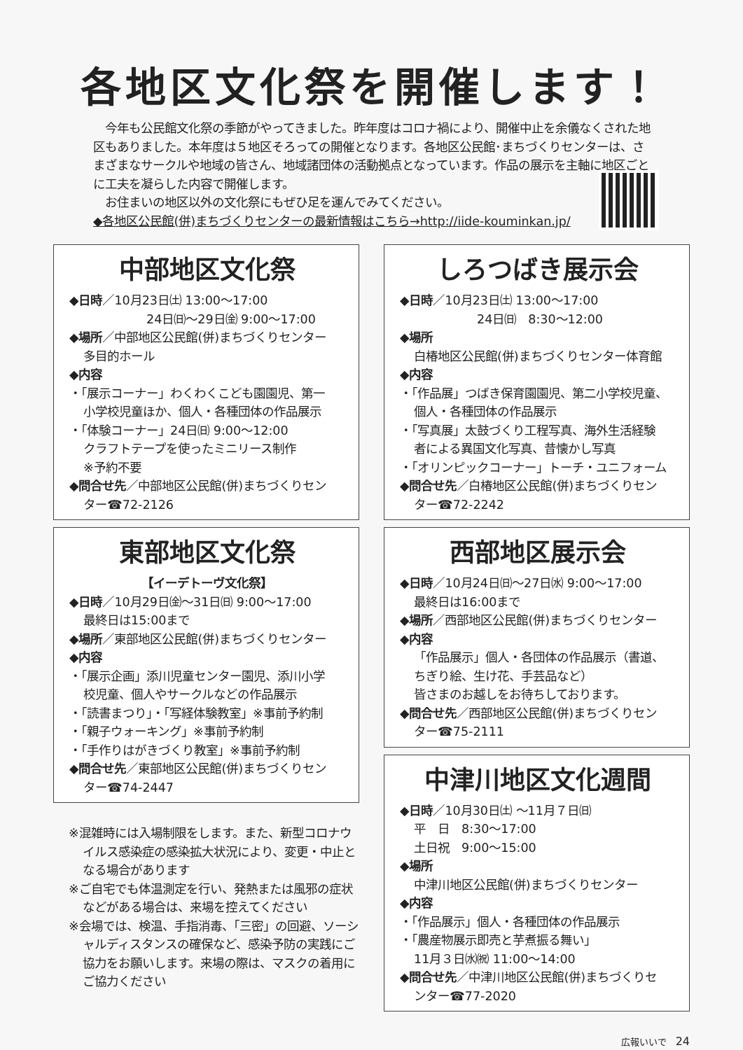各地区文化祭を開催します！
　今年も公民館文化祭の季節がやってきました。昨年度はコロナ禍により、開催中止を余儀なくされた地区もありました。本年度は５地区そろっての開催となります。各地区公民館･まちづくりセンターは、さまざまなサークルや地域の皆さん、地域諸団体の活動拠点となっています。作品の展示を主軸に地区ごとに工夫を凝らした内容で開催します。
　お住まいの地区以外の文化祭にもぜひ足を運んでみてください。
◆各地区公民館(併)まちづくりセンターの最新情報はこちら→http://iide-kouminkan.jp/
中部地区文化祭
◆日時／10月23日㈯ 13:00〜17:00
24日㈰〜29日㈮ 9:00〜17:00
◆場所／中部地区公民館(併)まちづくりセンター
多目的ホール
◆内容
・「展示コーナー」わくわくこども園園児、第一
小学校児童ほか、個人・各種団体の作品展示
・「体験コーナー」24日㈰ 9:00〜12:00
クラフトテープを使ったミニリース制作
※予約不要
◆問合せ先／中部地区公民館(併)まちづくりセン
ター☎72-2126
東部地区文化祭
【イーデトーヴ文化祭】
◆日時／10月29日㈮〜31日㈰ 9:00〜17:00
最終日は15:00まで
◆場所／東部地区公民館(併)まちづくりセンター
◆内容
・「展示企画」添川児童センター園児、添川小学
校児童、個人やサークルなどの作品展示
・「読書まつり」・「写経体験教室」※事前予約制
・「親子ウォーキング」※事前予約制
・「手作りはがきづくり教室」※事前予約制
◆問合せ先／東部地区公民館(併)まちづくりセン
ター☎74-2447
※混雑時には入場制限をします。また、新型コロナウイルス感染症の感染拡大状況により、変更・中止となる場合があります
※ご自宅でも体温測定を行い、発熱または風邪の症状などがある場合は、来場を控えてください
※会場では、検温、手指消毒、「三密」の回避、ソーシャルディスタンスの確保など、感染予防の実践にご協力をお願いします。来場の際は、マスクの着用にご協力ください
しろつばき展示会
◆日時／10月23日㈯ 13:00〜17:00
24日㈰　8:30〜12:00
◆場所
白椿地区公民館(併)まちづくりセンター体育館
◆内容
・「作品展」つばき保育園園児、第二小学校児童、
個人・各種団体の作品展示
・「写真展」太鼓づくり工程写真、海外生活経験
者による異国文化写真、昔懐かし写真
・「オリンピックコーナー」トーチ・ユニフォーム
◆問合せ先／白椿地区公民館(併)まちづくりセン
ター☎72-2242
西部地区展示会
◆日時／10月24日㈰〜27日㈬ 9:00〜17:00
最終日は16:00まで
◆場所／西部地区公民館(併)まちづくりセンター
◆内容
「作品展示」個人・各団体の作品展示（書道、
ちぎり絵、生け花、手芸品など）
皆さまのお越しをお待ちしております。
◆問合せ先／西部地区公民館(併)まちづくりセン
ター☎75-2111
中津川地区文化週間
◆日時／10月30日㈯ 〜11月７日㈰
平　日　8:30〜17:00
土日祝　9:00〜15:00
◆場所
中津川地区公民館(併)まちづくりセンター
◆内容
・「作品展示」個人・各種団体の作品展示
・「農産物展示即売と芋煮振る舞い」
11月３日㈬㈷ 11:00〜14:00
◆問合せ先／中津川地区公民館(併)まちづくりセ
ンター☎77-2020
広報いいで　24